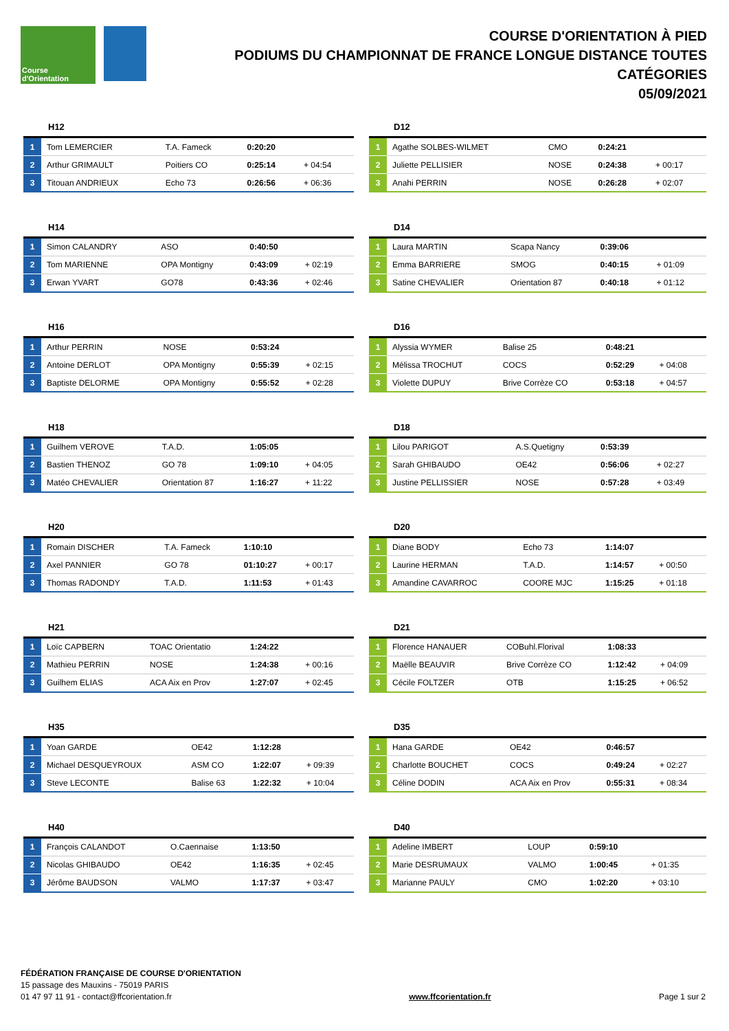Course d'Orientation
COURSE D'ORIENTATION À PIED
PODIUMS DU CHAMPIONNAT DE FRANCE LONGUE DISTANCE TOUTES CATÉGORIES
05/09/2021
H12
| 1 | Tom LEMERCIER | T.A. Fameck | 0:20:20 | |
| 2 | Arthur GRIMAULT | Poitiers CO | 0:25:14 | + 04:54 |
| 3 | Titouan ANDRIEUX | Echo 73 | 0:26:56 | + 06:36 |
D12
| 1 | Agathe SOLBES-WILMET | CMO | 0:24:21 | |
| 2 | Juliette PELLISIER | NOSE | 0:24:38 | + 00:17 |
| 3 | Anahi PERRIN | NOSE | 0:26:28 | + 02:07 |
H14
| 1 | Simon CALANDRY | ASO | 0:40:50 | |
| 2 | Tom MARIENNE | OPA Montigny | 0:43:09 | + 02:19 |
| 3 | Erwan YVART | GO78 | 0:43:36 | + 02:46 |
D14
| 1 | Laura MARTIN | Scapa Nancy | 0:39:06 | |
| 2 | Emma BARRIERE | SMOG | 0:40:15 | + 01:09 |
| 3 | Satine CHEVALIER | Orientation 87 | 0:40:18 | + 01:12 |
H16
| 1 | Arthur PERRIN | NOSE | 0:53:24 | |
| 2 | Antoine DERLOT | OPA Montigny | 0:55:39 | + 02:15 |
| 3 | Baptiste DELORME | OPA Montigny | 0:55:52 | + 02:28 |
D16
| 1 | Alyssia WYMER | Balise 25 | 0:48:21 | |
| 2 | Mélissa TROCHUT | COCS | 0:52:29 | + 04:08 |
| 3 | Violette DUPUY | Brive Corrèze CO | 0:53:18 | + 04:57 |
H18
| 1 | Guilhem VEROVE | T.A.D. | 1:05:05 | |
| 2 | Bastien THENOZ | GO 78 | 1:09:10 | + 04:05 |
| 3 | Matéo CHEVALIER | Orientation 87 | 1:16:27 | + 11:22 |
D18
| 1 | Lilou PARIGOT | A.S.Quetigny | 0:53:39 | |
| 2 | Sarah GHIBAUDO | OE42 | 0:56:06 | + 02:27 |
| 3 | Justine PELLISSIER | NOSE | 0:57:28 | + 03:49 |
H20
| 1 | Romain DISCHER | T.A. Fameck | 1:10:10 | |
| 2 | Axel PANNIER | GO 78 | 01:10:27 | + 00:17 |
| 3 | Thomas RADONDY | T.A.D. | 1:11:53 | + 01:43 |
D20
| 1 | Diane BODY | Echo 73 | 1:14:07 | |
| 2 | Laurine HERMAN | T.A.D. | 1:14:57 | + 00:50 |
| 3 | Amandine CAVARROC | COORE MJC | 1:15:25 | + 01:18 |
H21
| 1 | Loïc CAPBERN | TOAC Orientatio | 1:24:22 | |
| 2 | Mathieu PERRIN | NOSE | 1:24:38 | + 00:16 |
| 3 | Guilhem ELIAS | ACA Aix en Prov | 1:27:07 | + 02:45 |
D21
| 1 | Florence HANAUER | COBuhl.Florival | 1:08:33 | |
| 2 | Maëlle BEAUVIR | Brive Corrèze CO | 1:12:42 | + 04:09 |
| 3 | Cécile FOLTZER | OTB | 1:15:25 | + 06:52 |
H35
| 1 | Yoan GARDE | OE42 | 1:12:28 | |
| 2 | Michael DESQUEYROUX | ASM CO | 1:22:07 | + 09:39 |
| 3 | Steve LECONTE | Balise 63 | 1:22:32 | + 10:04 |
D35
| 1 | Hana GARDE | OE42 | 0:46:57 | |
| 2 | Charlotte BOUCHET | COCS | 0:49:24 | + 02:27 |
| 3 | Céline DODIN | ACA Aix en Prov | 0:55:31 | + 08:34 |
H40
| 1 | François CALANDOT | O.Caennaise | 1:13:50 | |
| 2 | Nicolas GHIBAUDO | OE42 | 1:16:35 | + 02:45 |
| 3 | Jérôme BAUDSON | VALMO | 1:17:37 | + 03:47 |
D40
| 1 | Adeline IMBERT | LOUP | 0:59:10 | |
| 2 | Marie DESRUMAUX | VALMO | 1:00:45 | + 01:35 |
| 3 | Marianne PAULY | CMO | 1:02:20 | + 03:10 |
FÉDÉRATION FRANÇAISE DE COURSE D'ORIENTATION
15 passage des Mauxins - 75019 PARIS
01 47 97 11 91 - contact@ffcorientation.fr
www.ffcorientation.fr
Page 1 sur 2